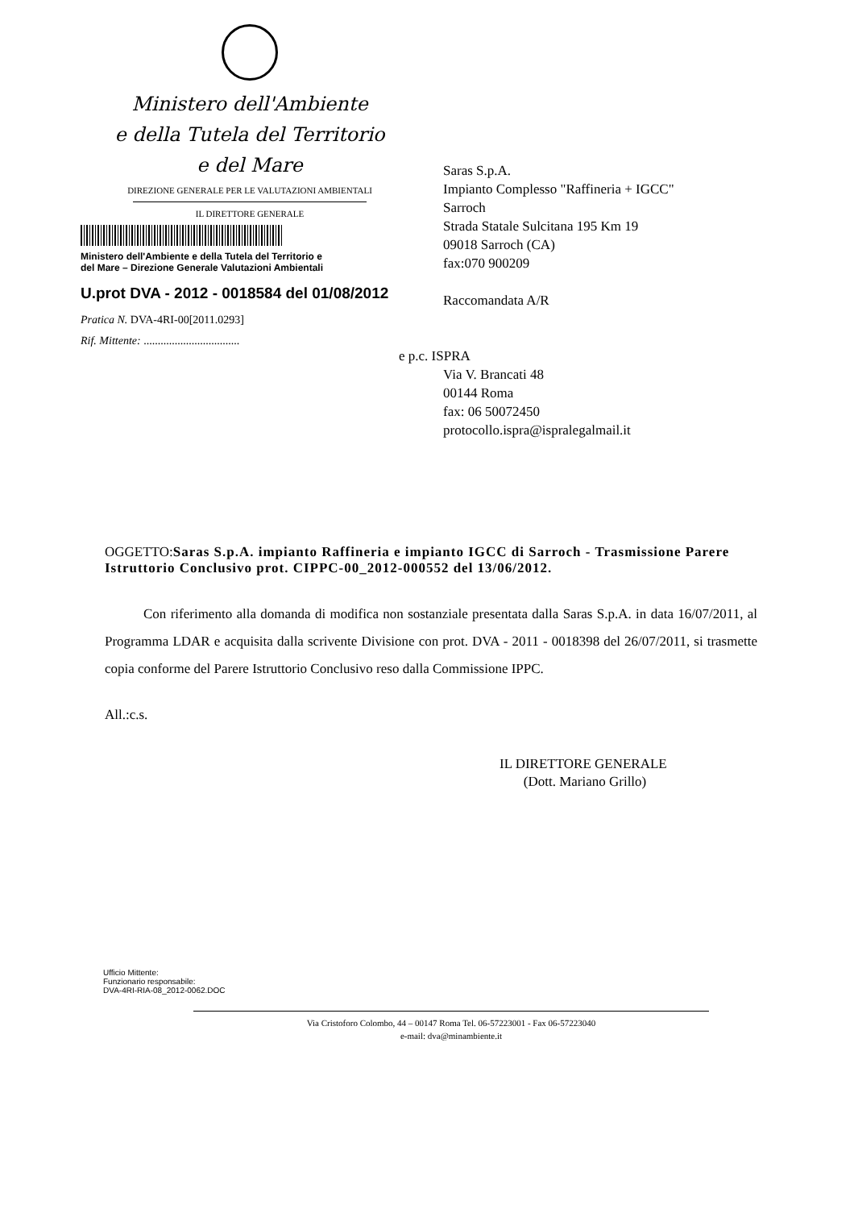Ministero dell'Ambiente
e della Tutela del Territorio
e del Mare
DIREZIONE GENERALE PER LE VALUTAZIONI AMBIENTALI
IL DIRETTORE GENERALE
Ministero dell'Ambiente e della Tutela del Territorio e
del Mare – Direzione Generale Valutazioni Ambientali
U.prot DVA - 2012 - 0018584 del 01/08/2012
Pratica N. DVA-4RI-00[2011.0293]
Rif. Mittente: ..................................
Saras S.p.A.
Impianto Complesso "Raffineria + IGCC"
Sarroch
Strada Statale Sulcitana 195 Km 19
09018 Sarroch (CA)
fax:070 900209
Raccomandata A/R
e p.c. ISPRA
Via V. Brancati 48
00144 Roma
fax: 06 50072450
protocollo.ispra@ispralegalmail.it
OGGETTO:Saras S.p.A. impianto Raffineria e impianto IGCC di Sarroch - Trasmissione Parere Istruttorio Conclusivo prot. CIPPC-00_2012-000552 del 13/06/2012.
Con riferimento alla domanda di modifica non sostanziale presentata dalla Saras S.p.A. in data 16/07/2011, al Programma LDAR e acquisita dalla scrivente Divisione con prot. DVA - 2011 - 0018398 del 26/07/2011, si trasmette copia conforme del Parere Istruttorio Conclusivo reso dalla Commissione IPPC.
All.:c.s.
IL DIRETTORE GENERALE
(Dott. Mariano Grillo)
Ufficio Mittente:
Funzionario responsabile:
DVA-4RI-RIA-08_2012-0062.DOC
Via Cristoforo Colombo, 44 – 00147 Roma Tel. 06-57223001 - Fax 06-57223040
e-mail: dva@minambiente.it